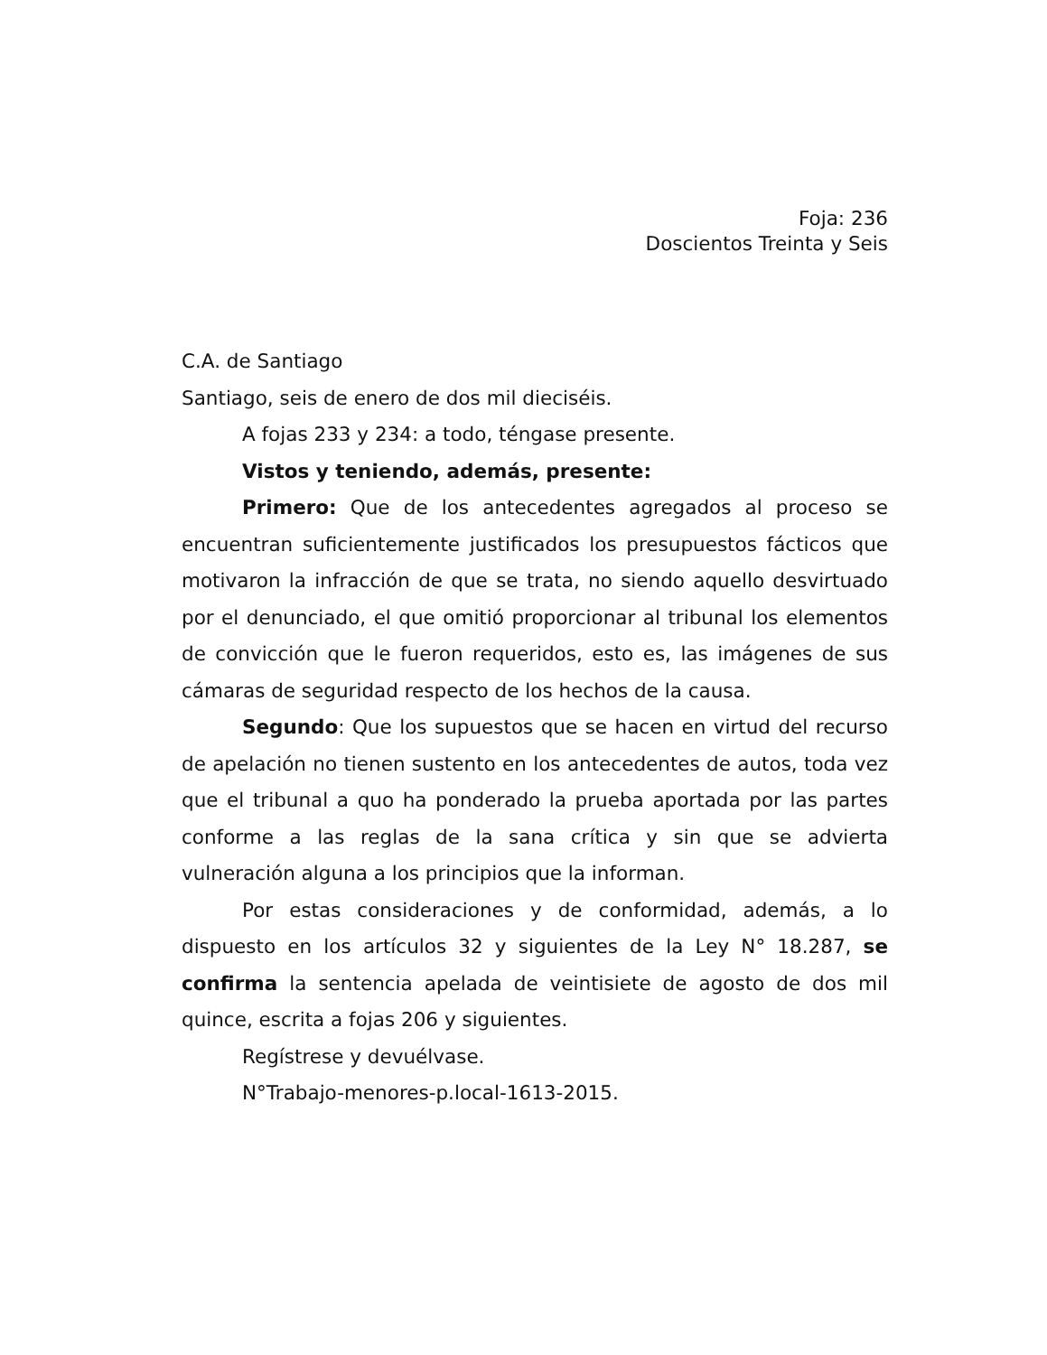Foja: 236
Doscientos Treinta y Seis
C.A. de Santiago
Santiago, seis de enero de dos mil dieciséis.
A fojas 233 y 234: a todo, téngase presente.
Vistos y teniendo, además, presente:
Primero: Que de los antecedentes agregados al proceso se encuentran suficientemente justificados los presupuestos fácticos que motivaron la infracción de que se trata, no siendo aquello desvirtuado por el denunciado, el que omitió proporcionar al tribunal los elementos de convicción que le fueron requeridos, esto es, las imágenes de sus cámaras de seguridad respecto de los hechos de la causa.
Segundo: Que los supuestos que se hacen en virtud del recurso de apelación no tienen sustento en los antecedentes de autos, toda vez que el tribunal a quo ha ponderado la prueba aportada por las partes conforme a las reglas de la sana crítica y sin que se advierta vulneración alguna a los principios que la informan.
Por estas consideraciones y de conformidad, además, a lo dispuesto en los artículos 32 y siguientes de la Ley N° 18.287, se confirma la sentencia apelada de veintisiete de agosto de dos mil quince, escrita a fojas 206 y siguientes.
Regístrese y devuélvase.
N°Trabajo-menores-p.local-1613-2015.